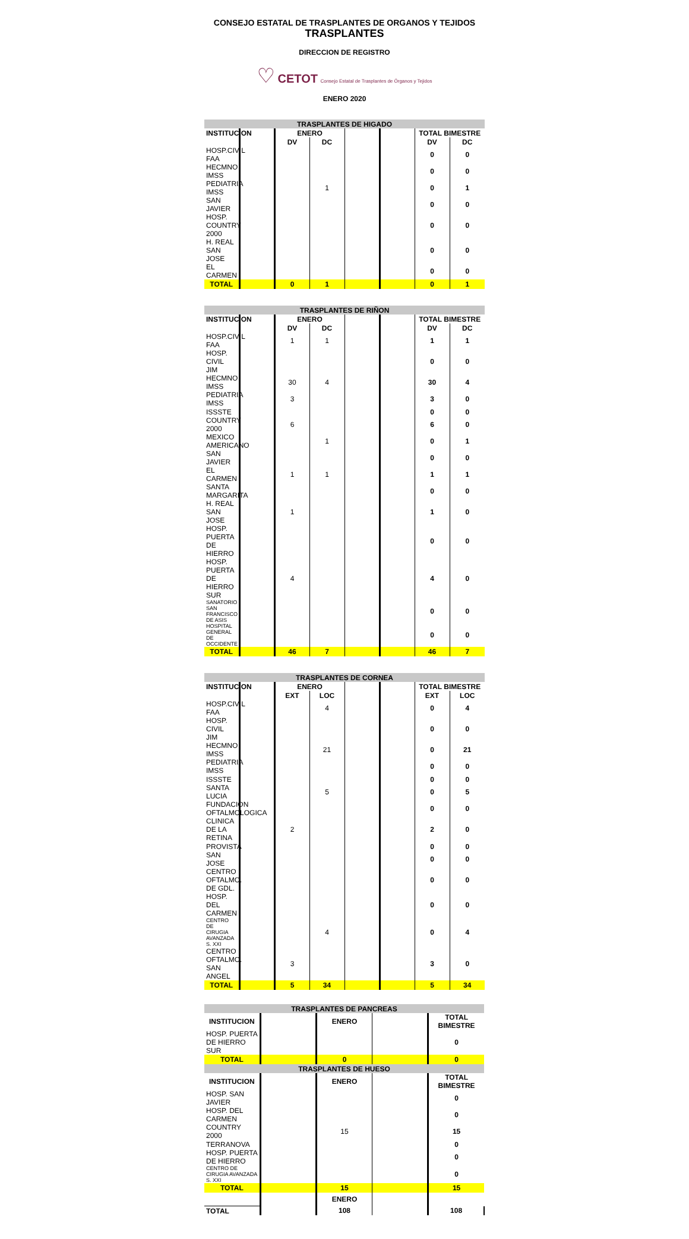CONSEJO ESTATAL DE TRASPLANTES DE ORGANOS Y TEJIDOS
TRASPLANTES
DIRECCION DE REGISTRO
♡ CETOT Consejo Estatal de Trasplantes de Órganos y Tejidos
ENERO 2020
| TRASPLANTES DE HIGADO | | | | | | | |
| --- | --- | --- | --- | --- | --- | --- | --- |
| INSTITUCION | | ENERO | | | | TOTAL BIMESTRE | |
| | | DV | DC | | | DV | DC |
| HOSP.CIVIL FAA | | | | | | 0 | 0 |
| HECMNO IMSS | | | | | | 0 | 0 |
| PEDIATRIA IMSS | | | 1 | | | 0 | 1 |
| SAN JAVIER | | | | | | 0 | 0 |
| HOSP. COUNTRY 2000 | | | | | | 0 | 0 |
| H. REAL SAN JOSE | | | | | | 0 | 0 |
| EL CARMEN | | | | | | 0 | 0 |
| TOTAL | | 0 | 1 | | | 0 | 1 |
| TRASPLANTES DE RIÑON | | | | | | | |
| --- | --- | --- | --- | --- | --- | --- | --- |
| INSTITUCION | | ENERO | | | | TOTAL BIMESTRE | |
| | | DV | DC | | | DV | DC |
| HOSP.CIVIL FAA | | 1 | 1 | | | 1 | 1 |
| HOSP. CIVIL JIM | | | | | | 0 | 0 |
| HECMNO IMSS | | 30 | 4 | | | 30 | 4 |
| PEDIATRIA IMSS | | 3 | | | | 3 | 0 |
| ISSSTE | | | | | | 0 | 0 |
| COUNTRY 2000 | | 6 | | | | 6 | 0 |
| MEXICO AMERICANO | | | 1 | | | 0 | 1 |
| SAN JAVIER | | | | | | 0 | 0 |
| EL CARMEN | | 1 | 1 | | | 1 | 1 |
| SANTA MARGARITA | | | | | | 0 | 0 |
| H. REAL SAN JOSE | | 1 | | | | 1 | 0 |
| HOSP. PUERTA DE HIERRO | | | | | | 0 | 0 |
| HOSP. PUERTA DE HIERRO SUR | | 4 | | | | 4 | 0 |
| SANATORIO SAN FRANCISCO DE ASIS | | | | | | 0 | 0 |
| HOSPITAL GENERAL DE OCCIDENTE | | | | | | 0 | 0 |
| TOTAL | | 46 | 7 | | | 46 | 7 |
| TRASPLANTES DE CORNEA | | | | | | | |
| --- | --- | --- | --- | --- | --- | --- | --- |
| INSTITUCION | | ENERO | | | | TOTAL BIMESTRE | |
| | | EXT | LOC | | | EXT | LOC |
| HOSP.CIVIL FAA | | | 4 | | | 0 | 4 |
| HOSP. CIVIL JIM | | | | | | 0 | 0 |
| HECMNO IMSS | | | 21 | | | 0 | 21 |
| PEDIATRIA IMSS | | | | | | 0 | 0 |
| ISSSTE | | | | | | 0 | 0 |
| SANTA LUCIA | | | 5 | | | 0 | 5 |
| FUNDACION OFTALMOLOGICA | | | | | | 0 | 0 |
| CLINICA DE LA RETINA | | 2 | | | | 2 | 0 |
| PROVISTA | | | | | | 0 | 0 |
| SAN JOSE | | | | | | 0 | 0 |
| CENTRO OFTALMO. DE GDL. | | | | | | 0 | 0 |
| HOSP. DEL CARMEN | | | | | | 0 | 0 |
| CENTRO DE CIRUGIA AVANZADA S. XXI | | | 4 | | | 0 | 4 |
| CENTRO OFTALMO. SAN ANGEL | | 3 | | | | 3 | 0 |
| TOTAL | | 5 | 34 | | | 5 | 34 |
| TRASPLANTES DE PANCREAS | | | | |
| --- | --- | --- | --- | --- |
| INSTITUCION | | ENERO | | TOTAL BIMESTRE |
| HOSP. PUERTA DE HIERRO SUR | | | | 0 |
| TOTAL | | 0 | | 0 |
| TRASPLANTES DE HUESO | | | | |
| INSTITUCION | | ENERO | | TOTAL BIMESTRE |
| HOSP. SAN JAVIER | | | | 0 |
| HOSP. DEL CARMEN | | | | 0 |
| COUNTRY 2000 | | 15 | | 15 |
| TERRANOVA | | | | 0 |
| HOSP. PUERTA DE HIERRO | | | | 0 |
| CENTRO DE CIRUGIA AVANZADA S. XXI | | | | 0 |
| TOTAL | | 15 | | 15 |
| | | ENERO | | |
| TOTAL | | 108 | | 108 |